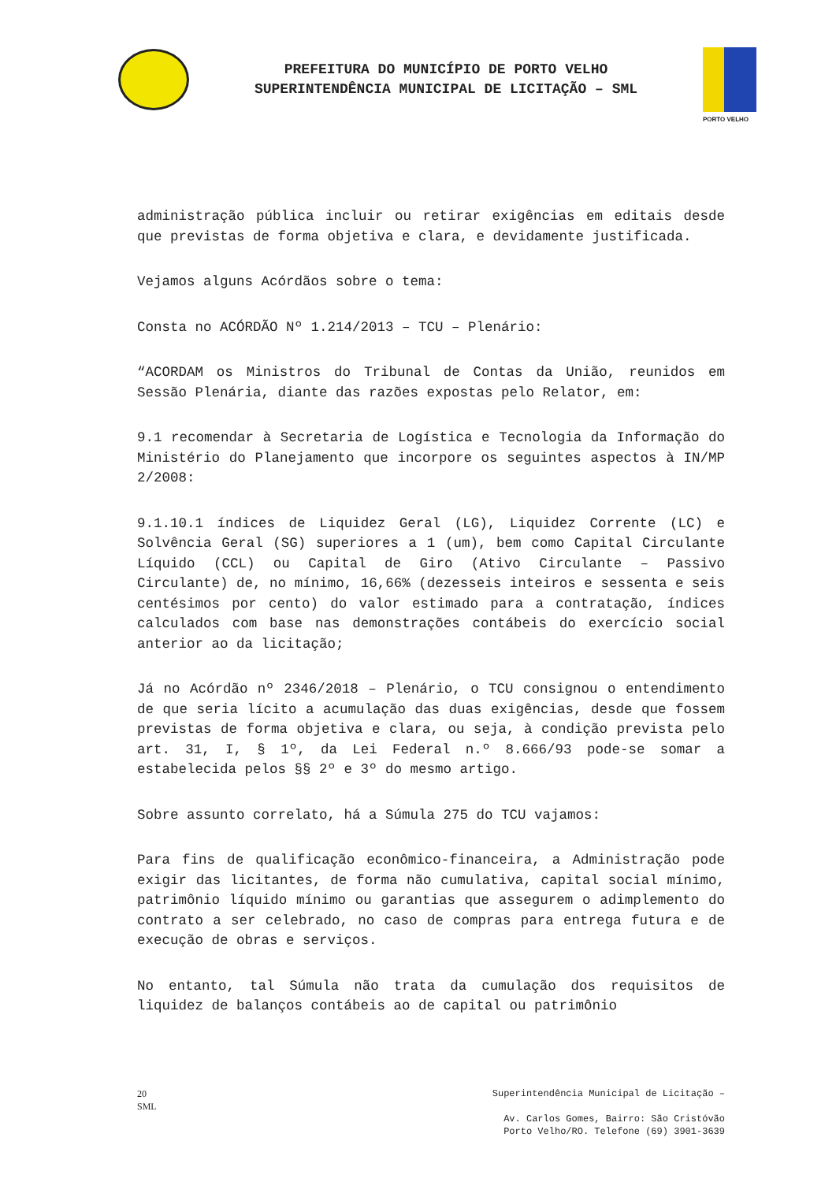PREFEITURA DO MUNICÍPIO DE PORTO VELHO
SUPERINTENDÊNCIA MUNICIPAL DE LICITAÇÃO – SML
PORTO VELHO
administração pública incluir ou retirar exigências em editais desde que previstas de forma objetiva e clara, e devidamente justificada.
Vejamos alguns Acórdãos sobre o tema:
Consta no ACÓRDÃO Nº 1.214/2013 – TCU – Plenário:
“ACORDAM os Ministros do Tribunal de Contas da União, reunidos em Sessão Plenária, diante das razões expostas pelo Relator, em:
9.1 recomendar à Secretaria de Logística e Tecnologia da Informação do Ministério do Planejamento que incorpore os seguintes aspectos à IN/MP 2/2008:
9.1.10.1 índices de Liquidez Geral (LG), Liquidez Corrente (LC) e Solvência Geral (SG) superiores a 1 (um), bem como Capital Circulante Líquido (CCL) ou Capital de Giro (Ativo Circulante – Passivo Circulante) de, no mínimo, 16,66% (dezesseis inteiros e sessenta e seis centésimos por cento) do valor estimado para a contratação, índices calculados com base nas demonstrações contábeis do exercício social anterior ao da licitação;
Já no Acórdão nº 2346/2018 – Plenário, o TCU consignou o entendimento de que seria lícito a acumulação das duas exigências, desde que fossem previstas de forma objetiva e clara, ou seja, à condição prevista pelo art. 31, I, § 1º, da Lei Federal n.º 8.666/93 pode-se somar a estabelecida pelos §§ 2º e 3º do mesmo artigo.
Sobre assunto correlato, há a Súmula 275 do TCU vajamos:
Para fins de qualificação econômico-financeira, a Administração pode exigir das licitantes, de forma não cumulativa, capital social mínimo, patrimônio líquido mínimo ou garantias que assegurem o adimplemento do contrato a ser celebrado, no caso de compras para entrega futura e de execução de obras e serviços.
No entanto, tal Súmula não trata da cumulação dos requisitos de liquidez de balanços contábeis ao de capital ou patrimônio
20
SML
Superintendência Municipal de Licitação –
Av. Carlos Gomes, Bairro: São Cristóvão
Porto Velho/RO. Telefone (69) 3901-3639